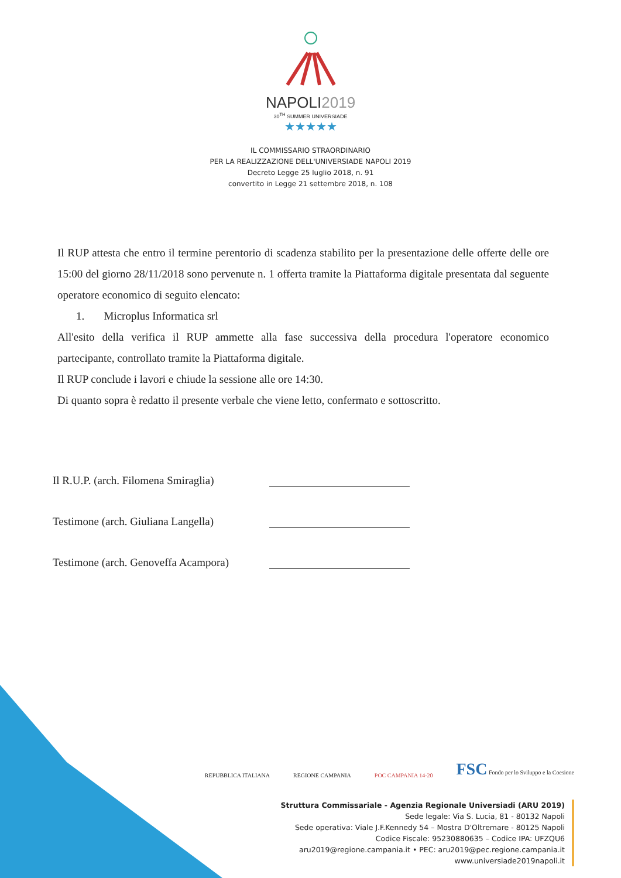NAPOLI2019
30<sup>TH</sup> SUMMER UNIVERSIADE
★★★★★
IL COMMISSARIO STRAORDINARIO
PER LA REALIZZAZIONE DELL'UNIVERSIADE NAPOLI 2019
Decreto Legge 25 luglio 2018, n. 91
convertito in Legge 21 settembre 2018, n. 108
Il RUP attesta che entro il termine perentorio di scadenza stabilito per la presentazione delle offerte delle ore 15:00 del giorno 28/11/2018 sono pervenute n. 1 offerta tramite la Piattaforma digitale presentata dal seguente operatore economico di seguito elencato:
1. Microplus Informatica srl
All'esito della verifica il RUP ammette alla fase successiva della procedura l'operatore economico partecipante, controllato tramite la Piattaforma digitale.
Il RUP conclude i lavori e chiude la sessione alle ore 14:30.
Di quanto sopra è redatto il presente verbale che viene letto, confermato e sottoscritto.
Il R.U.P. (arch. Filomena Smiraglia)
Testimone (arch. Giuliana Langella)
Testimone (arch. Genoveffa Acampora)
REPUBBLICA ITALIANA REGIONE CAMPANIA POC CAMPANIA 14-20 FSC Fondo per lo Sviluppo e la Coesione
Struttura Commissariale - Agenzia Regionale Universiadi (ARU 2019)
Sede legale: Via S. Lucia, 81 - 80132 Napoli
Sede operativa: Viale J.F.Kennedy 54 – Mostra D'Oltremare - 80125 Napoli
Codice Fiscale: 95230880635 – Codice IPA: UFZQU6
aru2019@regione.campania.it • PEC: aru2019@pec.regione.campania.it
www.universiade2019napoli.it